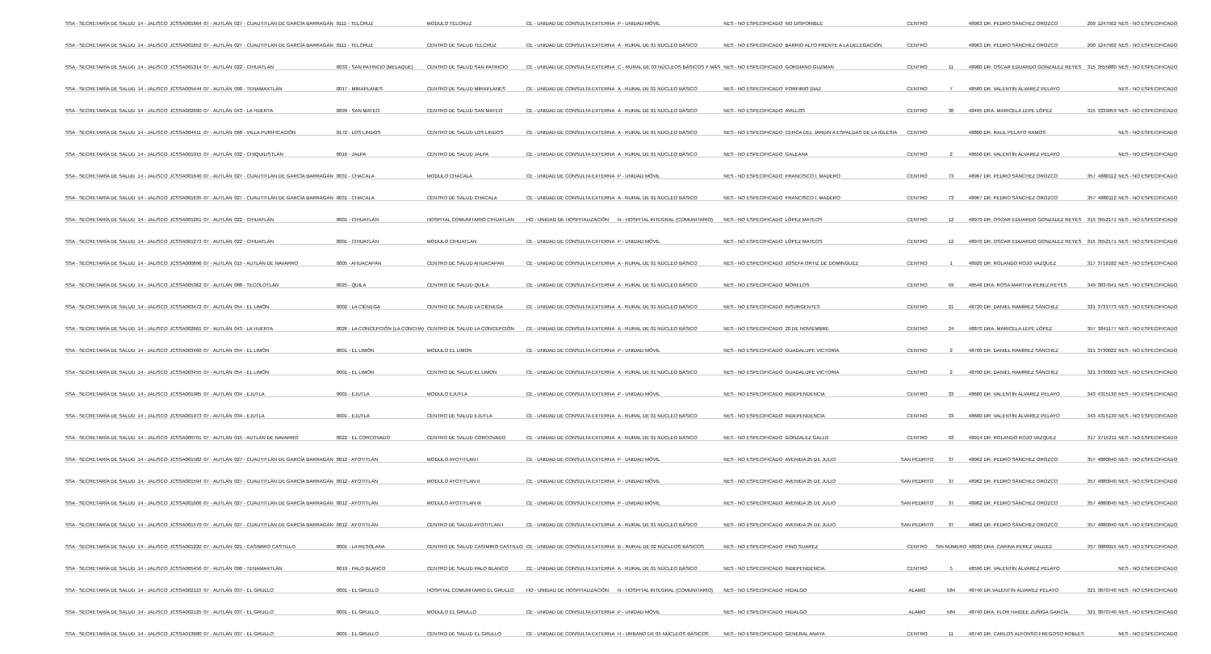| SSA - SECRETARÍA DE SALUD | 14 - JALISCO | JCSSA001664 | 07 - AUTLÁN | 027 - CUAUTITLÁN DE GARCÍA BARRAGÁN | 0111 - TELCRUZ | MODULO TELCRUZ | CE - UNIDAD DE CONSULTA EXTERNA | P - UNIDAD MÓVIL | NES - NO ESPECIFICADO | NO DISPONIBLE | CENTRO | | 48963 | DR. PEDRO SÁNCHEZ OROZCO | 200 | 1247502 | NES - NO ESPECIFICADO |
| SSA - SECRETARÍA DE SALUD | 14 - JALISCO | JCSSA001652 | 07 - AUTLÁN | 027 - CUAUTITLÁN DE GARCÍA BARRAGÁN | 0111 - TELCRUZ | CENTRO DE SALUD TELCRUZ | CE - UNIDAD DE CONSULTA EXTERNA | A - RURAL DE 01 NÚCLEO BÁSICO | NES - NO ESPECIFICADO | BARRIO ALTO FRENTE A LA DELEGACIÓN | CENTRO | | 48963 | DR. PEDRO SÁNCHEZ OROZCO | 200 | 1247502 | NES - NO ESPECIFICADO |
| SSA - SECRETARÍA DE SALUD | 14 - JALISCO | JCSSA001314 | 07 - AUTLÁN | 022 - CIHUATLÁN | 0033 - SAN PATRICIO (MELAQUE) | CENTRO DE SALUD SAN PATRICIO | CE - UNIDAD DE CONSULTA EXTERNA | C - RURAL DE 03 NÚCLEOS BÁSICOS Y MÁS | NES - NO ESPECIFICADO | GORDIANO GUZMAN | CENTRO | 11 | 48980 | DR. OSCAR EDUARDO GONZALEZ REYES | 315 | 3555880 | NES - NO ESPECIFICADO |
| SSA - SECRETARÍA DE SALUD | 14 - JALISCO | JCSSA005444 | 07 - AUTLÁN | 090 - TENAMAXTLÁN | 0017 - MIRAPLANES | CENTRO DE SALUD MIRAPLANES | CE - UNIDAD DE CONSULTA EXTERNA | A - RURAL DE 01 NÚCLEO BÁSICO | NES - NO ESPECIFICADO | PORFIRIO DIAZ | CENTRO | 7 | 48580 | DR. VALENTÍN ÁLVAREZ PELAYO | | | NES - NO ESPECIFICADO |
| SSA - SECRETARÍA DE SALUD | 14 - JALISCO | JCSSA002690 | 07 - AUTLÁN | 043 - LA HUERTA | 0099 - SAN MATEO | CENTRO DE SALUD SAN MATEO | CE - UNIDAD DE CONSULTA EXTERNA | A - RURAL DE 01 NÚCLEO BÁSICO | NES - NO ESPECIFICADO | AVILLOS | CENTRO | 30 | 48495 | DRA. MARICELA LEPE LÓPEZ | 315 | 3339959 | NES - NO ESPECIFICADO |
| SSA - SECRETARÍA DE SALUD | 14 - JALISCO | JCSSA004411 | 07 - AUTLÁN | 068 - VILLA PURIFICACIÓN | 0172 - LOS LINDOS | CENTRO DE SALUD LOS LINDOS | CE - UNIDAD DE CONSULTA EXTERNA | A - RURAL DE 01 NÚCLEO BÁSICO | NES - NO ESPECIFICADO | CERCA DEL JARDIN A ESPALDAS DE LA IGLESIA | CENTRO | | 48800 | DR. RAUL PELAYO RAMOS | | | NES - NO ESPECIFICADO |
| SSA - SECRETARÍA DE SALUD | 14 - JALISCO | JCSSA001915 | 07 - AUTLÁN | 032 - CHIQUILISTLÁN | 0016 - JALPA | CENTRO DE SALUD JALPA | CE - UNIDAD DE CONSULTA EXTERNA | A - RURAL DE 01 NÚCLEO BÁSICO | NES - NO ESPECIFICADO | GALEANA | CENTRO | 2 | 48650 | DR. VALENTÍN ÁLVAREZ PELAYO | | | NES - NO ESPECIFICADO |
| SSA - SECRETARÍA DE SALUD | 14 - JALISCO | JCSSA001640 | 07 - AUTLÁN | 027 - CUAUTITLÁN DE GARCÍA BARRAGÁN | 0031 - CHACALA | MODULO CHACALA | CE - UNIDAD DE CONSULTA EXTERNA | P - UNIDAD MÓVIL | NES - NO ESPECIFICADO | FRANCISCO I. MADERO | CENTRO | 73 | 48967 | DR. PEDRO SÁNCHEZ OROZCO | 357 | 4880112 | NES - NO ESPECIFICADO |
| SSA - SECRETARÍA DE SALUD | 14 - JALISCO | JCSSA001635 | 07 - AUTLÁN | 027 - CUAUTITLÁN DE GARCÍA BARRAGÁN | 0031 - CHACALA | CENTRO DE SALUD CHACALA | CE - UNIDAD DE CONSULTA EXTERNA | A - RURAL DE 01 NÚCLEO BÁSICO | NES - NO ESPECIFICADO | FRANCISCO I. MADERO | CENTRO | 73 | 48967 | DR. PEDRO SÁNCHEZ OROZCO | 357 | 4880112 | NES - NO ESPECIFICADO |
| SSA - SECRETARÍA DE SALUD | 14 - JALISCO | JCSSA001261 | 07 - AUTLÁN | 022 - CIHUATLÁN | 0001 - CIHUATLÁN | HOSPITAL COMUNITARIO CIHUATLAN | HO - UNIDAD DE HOSPITALIZACIÓN | N - HOSPITAL INTEGRAL (COMUNITARIO) | NES - NO ESPECIFICADO | LÓPEZ MATEOS | CENTRO | 12 | 48970 | DR. OSCAR EDUARDO GONZALEZ REYES | 315 | 3552171 | NES - NO ESPECIFICADO |
| SSA - SECRETARÍA DE SALUD | 14 - JALISCO | JCSSA001273 | 07 - AUTLÁN | 022 - CIHUATLÁN | 0001 - CIHUATLÁN | MODULO CIHUATLAN | CE - UNIDAD DE CONSULTA EXTERNA | P - UNIDAD MÓVIL | NES - NO ESPECIFICADO | LÓPEZ MATEOS | CENTRO | 12 | 48970 | DR. OSCAR EDUARDO GONZALEZ REYES | 315 | 3552171 | NES - NO ESPECIFICADO |
| SSA - SECRETARÍA DE SALUD | 14 - JALISCO | JCSSA000696 | 07 - AUTLÁN | 015 - AUTLÁN DE NAVARRO | 0005 - AHUACAPÁN | CENTRO DE SALUD AHUACAPAN | CE - UNIDAD DE CONSULTA EXTERNA | A - RURAL DE 01 NÚCLEO BÁSICO | NES - NO ESPECIFICADO | JOSEFA ORTIZ DE DOMINGUEZ | CENTRO | 1 | 48920 | DR. ROLANDO ROJO VAZQUEZ | 317 | 3716182 | NES - NO ESPECIFICADO |
| SSA - SECRETARÍA DE SALUD | 14 - JALISCO | JCSSA005362 | 07 - AUTLÁN | 088 - TECOLOTLÁN | 0025 - QUILA | CENTRO DE SALUD QUILA | CE - UNIDAD DE CONSULTA EXTERNA | A - RURAL DE 01 NÚCLEO BÁSICO | NES - NO ESPECIFICADO | MORELOS | CENTRO | 59 | 48546 | DRA. ROSA MARTHA PEREZ REYES | 349 | 3837041 | NES - NO ESPECIFICADO |
| SSA - SECRETARÍA DE SALUD | 14 - JALISCO | JCSSA003472 | 07 - AUTLÁN | 054 - EL LIMÓN | 0002 - LA CIÉNEGA | CENTRO DE SALUD LA CIÉNEGA | CE - UNIDAD DE CONSULTA EXTERNA | A - RURAL DE 01 NÚCLEO BÁSICO | NES - NO ESPECIFICADO | INSURGENTES | CENTRO | 21 | 48720 | DR. DANIEL RAMÍREZ SÁNCHEZ | 321 | 3731773 | NES - NO ESPECIFICADO |
| SSA - SECRETARÍA DE SALUD | 14 - JALISCO | JCSSA002661 | 07 - AUTLÁN | 043 - LA HUERTA | 0026 - LA CONCEPCIÓN (LA CONCHA) | CENTRO DE SALUD LA CONCEPCIÓN | CE - UNIDAD DE CONSULTA EXTERNA | A - RURAL DE 01 NÚCLEO BÁSICO | NES - NO ESPECIFICADO | 20 DE NOVIEMBRE | CENTRO | 24 | 48870 | DRA. MARICELA LEPE LÓPEZ | 357 | 3841177 | NES - NO ESPECIFICADO |
| SSA - SECRETARÍA DE SALUD | 14 - JALISCO | JCSSA003460 | 07 - AUTLÁN | 054 - EL LIMÓN | 0001 - EL LIMÓN | MODULO EL LIMON | CE - UNIDAD DE CONSULTA EXTERNA | P - UNIDAD MÓVIL | NES - NO ESPECIFICADO | GUADALUPE VICTORIA | CENTRO | 2 | 48700 | DR. DANIEL RAMÍREZ SÁNCHEZ | 321 | 3730022 | NES - NO ESPECIFICADO |
| SSA - SECRETARÍA DE SALUD | 14 - JALISCO | JCSSA003455 | 07 - AUTLÁN | 054 - EL LIMÓN | 0001 - EL LIMÓN | CENTRO DE SALUD EL LIMON | CE - UNIDAD DE CONSULTA EXTERNA | A - RURAL DE 01 NÚCLEO BÁSICO | NES - NO ESPECIFICADO | GUADALUPE VICTORIA | CENTRO | 2 | 48700 | DR. DANIEL RAMÍREZ SÁNCHEZ | 321 | 3730022 | NES - NO ESPECIFICADO |
| SSA - SECRETARÍA DE SALUD | 14 - JALISCO | JCSSA001985 | 07 - AUTLÁN | 034 - EJUTLA | 0001 - EJUTLA | MODULO EJUTLA | CE - UNIDAD DE CONSULTA EXTERNA | P - UNIDAD MÓVIL | NES - NO ESPECIFICADO | INDEPENDENCIA | CENTRO | 33 | 48680 | DR. VALENTÍN ÁLVAREZ PELAYO | 343 | 4315130 | NES - NO ESPECIFICADO |
| SSA - SECRETARÍA DE SALUD | 14 - JALISCO | JCSSA001973 | 07 - AUTLÁN | 034 - EJUTLA | 0001 - EJUTLA | CENTRO DE SALUD EJUTLA | CE - UNIDAD DE CONSULTA EXTERNA | A - RURAL DE 01 NÚCLEO BÁSICO | NES - NO ESPECIFICADO | INDEPENDENCIA | CENTRO | 33 | 48680 | DR. VALENTÍN ÁLVAREZ PELAYO | 343 | 4315130 | NES - NO ESPECIFICADO |
| SSA - SECRETARÍA DE SALUD | 14 - JALISCO | JCSSA000701 | 07 - AUTLÁN | 015 - AUTLÁN DE NAVARRO | 0022 - EL CORCOVADO | CENTRO DE SALUD CORCOVADO | CE - UNIDAD DE CONSULTA EXTERNA | A - RURAL DE 01 NÚCLEO BÁSICO | NES - NO ESPECIFICADO | GONZALEZ GALLO | CENTRO | 93 | 48914 | DR. ROLANDO ROJO VAZQUEZ | 317 | 3715211 | NES - NO ESPECIFICADO |
| SSA - SECRETARÍA DE SALUD | 14 - JALISCO | JCSSA001582 | 07 - AUTLÁN | 027 - CUAUTITLÁN DE GARCÍA BARRAGÁN | 0012 - AYOTITLÁN | MODULO AYOTITLAN I | CE - UNIDAD DE CONSULTA EXTERNA | P - UNIDAD MÓVIL | NES - NO ESPECIFICADO | AVENIDA 25 DE JULIO | SAN PEDRITO | 37 | 48962 | DR. PEDRO SÁNCHEZ OROZCO | 357 | 4880040 | NES - NO ESPECIFICADO |
| SSA - SECRETARÍA DE SALUD | 14 - JALISCO | JCSSA001594 | 07 - AUTLÁN | 027 - CUAUTITLÁN DE GARCÍA BARRAGÁN | 0012 - AYOTITLÁN | MODULO AYOTITLAN II | CE - UNIDAD DE CONSULTA EXTERNA | P - UNIDAD MÓVIL | NES - NO ESPECIFICADO | AVENIDA 25 DE JULIO | SAN PEDRITO | 37 | 48962 | DR. PEDRO SÁNCHEZ OROZCO | 357 | 4880040 | NES - NO ESPECIFICADO |
| SSA - SECRETARÍA DE SALUD | 14 - JALISCO | JCSSA001606 | 07 - AUTLÁN | 027 - CUAUTITLÁN DE GARCÍA BARRAGÁN | 0012 - AYOTITLÁN | MODULO AYOTITLAN III | CE - UNIDAD DE CONSULTA EXTERNA | P - UNIDAD MÓVIL | NES - NO ESPECIFICADO | AVENIDA 25 DE JULIO | SAN PEDRITO | 37 | 48962 | DR. PEDRO SÁNCHEZ OROZCO | 357 | 4880040 | NES - NO ESPECIFICADO |
| SSA - SECRETARÍA DE SALUD | 14 - JALISCO | JCSSA001570 | 07 - AUTLÁN | 027 - CUAUTITLÁN DE GARCÍA BARRAGÁN | 0012 - AYOTITLÁN | CENTRO DE SALUD AYOTITLAN I | CE - UNIDAD DE CONSULTA EXTERNA | A - RURAL DE 01 NÚCLEO BÁSICO | NES - NO ESPECIFICADO | AVENIDA 25 DE JULIO | SAN PEDRITO | 37 | 48962 | DR. PEDRO SÁNCHEZ OROZCO | 357 | 4880040 | NES - NO ESPECIFICADO |
| SSA - SECRETARÍA DE SALUD | 14 - JALISCO | JCSSA001220 | 07 - AUTLÁN | 021 - CASIMIRO CASTILLO | 0001 - LA RESOLANA | CENTRO DE SALUD CASIMIRO CASTILLO | CE - UNIDAD DE CONSULTA EXTERNA | B - RURAL DE 02 NÚCLEOS BÁSICOS | NES - NO ESPECIFICADO | PINO SUAREZ | CENTRO | SIN NÚMERO | 48930 | DRA. CARINA PEREZ VALDEZ | 357 | 3880015 | NES - NO ESPECIFICADO |
| SSA - SECRETARÍA DE SALUD | 14 - JALISCO | JCSSA005456 | 07 - AUTLÁN | 090 - TENAMAXTLÁN | 0019 - PALO BLANCO | CENTRO DE SALUD PALO BLANCO | CE - UNIDAD DE CONSULTA EXTERNA | A - RURAL DE 01 NÚCLEO BÁSICO | NES - NO ESPECIFICADO | INDEPENDENCIA | CENTRO | 5 | 48590 | DR. VALENTÍN ÁLVAREZ PELAYO | | | NES - NO ESPECIFICADO |
| SSA - SECRETARÍA DE SALUD | 14 - JALISCO | JCSSA002113 | 07 - AUTLÁN | 037 - EL GRULLO | 0001 - EL GRULLO | HOSPITAL COMUNITARIO EL GRULLO | HO - UNIDAD DE HOSPITALIZACIÓN | N - HOSPITAL INTEGRAL (COMUNITARIO) | NES - NO ESPECIFICADO | HIDALGO | ALAMO | 584 | 48740 | DR.VALENTÍN ÁLVAREZ PELAYO | 321 | 3870740 | NES - NO ESPECIFICADO |
| SSA - SECRETARÍA DE SALUD | 14 - JALISCO | JCSSA002125 | 07 - AUTLÁN | 037 - EL GRULLO | 0001 - EL GRULLO | MODULO EL GRULLO | CE - UNIDAD DE CONSULTA EXTERNA | P - UNIDAD MÓVIL | NES - NO ESPECIFICADO | HIDALGO | ALAMO | 584 | 48740 | DRA. FLOR HAIDEE ZUÑIGA GARCÍA | 321 | 3870740 | NES - NO ESPECIFICADO |
| SSA - SECRETARÍA DE SALUD | 14 - JALISCO | JCSSA013680 | 07 - AUTLÁN | 037 - EL GRULLO | 0001 - EL GRULLO | CENTRO DE SALUD EL GRULLO | CE - UNIDAD DE CONSULTA EXTERNA | H - URBANO DE 05 NÚCLEOS BÁSICOS | NES - NO ESPECIFICADO | GENERAL ANAYA | CENTRO | 11 | 48740 | DR. CARLOS ALFONSO FREGOSO ROBLES | | | NES - NO ESPECIFICADO |